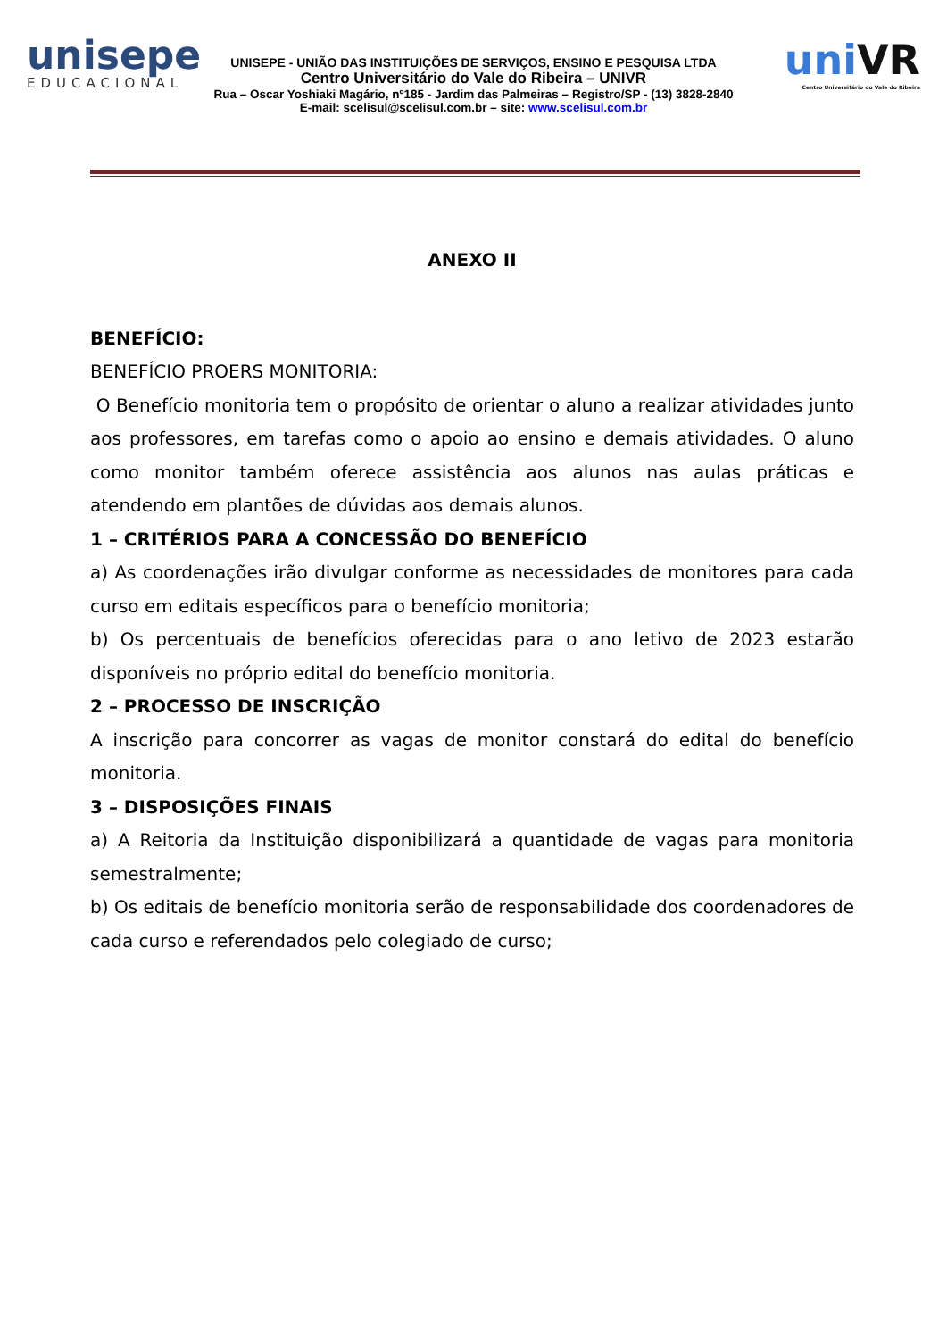unisepe
EDUCACIONAL
UNISEPE - UNIÃO DAS INSTITUIÇÕES DE SERVIÇOS, ENSINO E PESQUISA LTDA
Centro Universitário do Vale do Ribeira – UNIVR
Rua – Oscar Yoshiaki Magário, nº185 - Jardim das Palmeiras – Registro/SP - (13) 3828-2840
E-mail: scelisul@scelisul.com.br – site: www.scelisul.com.br
uniVR
Centro Universitário do Vale do Ribeira
ANEXO II
BENEFÍCIO:
BENEFÍCIO PROERS MONITORIA:
O Benefício monitoria tem o propósito de orientar o aluno a realizar atividades junto aos professores, em tarefas como o apoio ao ensino e demais atividades. O aluno como monitor também oferece assistência aos alunos nas aulas práticas e atendendo em plantões de dúvidas aos demais alunos.
1 – CRITÉRIOS PARA A CONCESSÃO DO BENEFÍCIO
a) As coordenações irão divulgar conforme as necessidades de monitores para cada curso em editais específicos para o benefício monitoria;
b) Os percentuais de benefícios oferecidas para o ano letivo de 2023 estarão disponíveis no próprio edital do benefício monitoria.
2 – PROCESSO DE INSCRIÇÃO
A inscrição para concorrer as vagas de monitor constará do edital do benefício monitoria.
3 – DISPOSIÇÕES FINAIS
a) A Reitoria da Instituição disponibilizará a quantidade de vagas para monitoria semestralmente;
b) Os editais de benefício monitoria serão de responsabilidade dos coordenadores de cada curso e referendados pelo colegiado de curso;